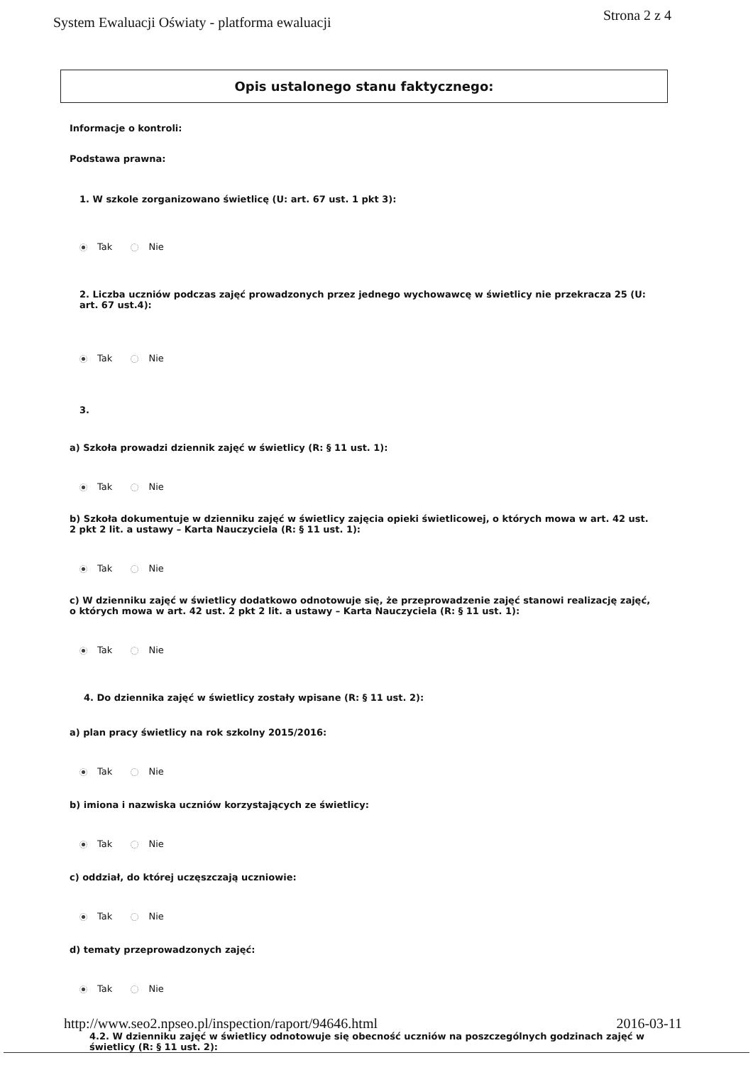System Ewaluacji Oświaty - platforma ewaluacji
Strona 2 z 4
Opis ustalonego stanu faktycznego:
Informacje o kontroli:
Podstawa prawna:
1. W szkole zorganizowano świetlicę (U: art. 67 ust. 1 pkt 3):
Tak Nie
2. Liczba uczniów podczas zajęć prowadzonych przez jednego wychowawcę w świetlicy nie przekracza 25 (U: art. 67 ust.4):
Tak Nie
3.
a) Szkoła prowadzi dziennik zajęć w świetlicy (R: § 11 ust. 1):
Tak Nie
b) Szkoła dokumentuje w dzienniku zajęć w świetlicy zajęcia opieki świetlicowej, o których mowa w art. 42 ust. 2 pkt 2 lit. a ustawy – Karta Nauczyciela (R: § 11 ust. 1):
Tak Nie
c) W dzienniku zajęć w świetlicy dodatkowo odnotowuje się, że przeprowadzenie zajęć stanowi realizację zajęć, o których mowa w art. 42 ust. 2 pkt 2 lit. a ustawy – Karta Nauczyciela (R: § 11 ust. 1):
Tak Nie
4. Do dziennika zajęć w świetlicy zostały wpisane (R: § 11 ust. 2):
a) plan pracy świetlicy na rok szkolny 2015/2016:
Tak Nie
b) imiona i nazwiska uczniów korzystających ze świetlicy:
Tak Nie
c) oddział, do której uczęszczają uczniowie:
Tak Nie
d) tematy przeprowadzonych zajęć:
Tak Nie
4.2. W dzienniku zajęć w świetlicy odnotowuje się obecność uczniów na poszczególnych godzinach zajęć w świetlicy (R: § 11 ust. 2):
http://www.seo2.npseo.pl/inspection/raport/94646.html
2016-03-11